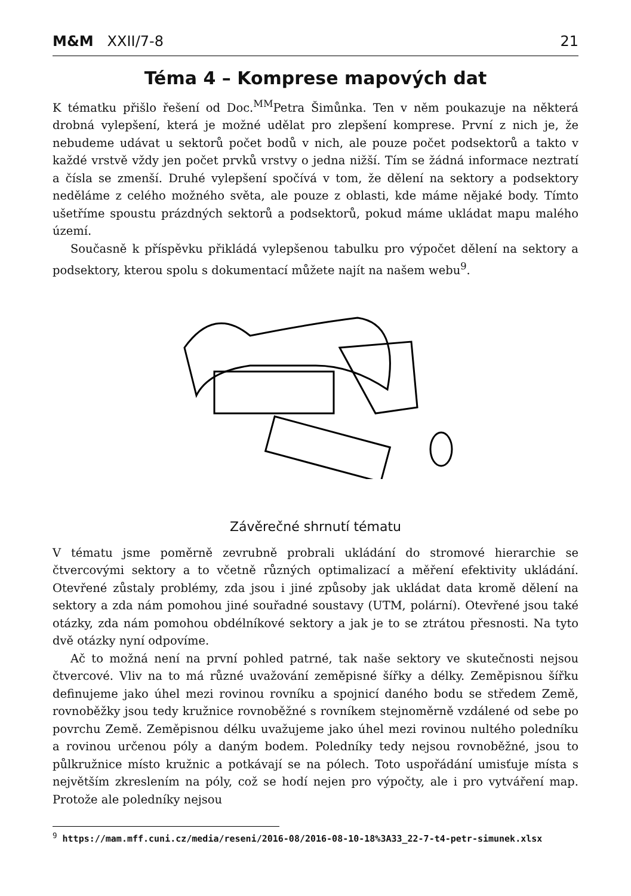M&M XXII/7-8 21
Téma 4 – Komprese mapových dat
K tématku přišlo řešení od Doc.<sup>MM</sup>Petra Šimůnka. Ten v něm poukazuje na některá drobná vylepšení, která je možné udělat pro zlepšení komprese. První z nich je, že nebudeme udávat u sektorů počet bodů v nich, ale pouze počet podsektorů a takto v každé vrstvě vždy jen počet prvků vrstvy o jedna nižší. Tím se žádná informace neztratí a čísla se zmenší. Druhé vylepšení spočívá v tom, že dělení na sektory a podsektory neděláme z celého možného světa, ale pouze z oblasti, kde máme nějaké body. Tímto ušetříme spoustu prázdných sektorů a podsektorů, pokud máme ukládat mapu malého území.
Současně k příspěvku přikládá vylepšenou tabulku pro výpočet dělení na sektory a podsektory, kterou spolu s dokumentací můžete najít na našem webu<sup>9</sup>.
Závěrečné shrnutí tématu
V tématu jsme poměrně zevrubně probrali ukládání do stromové hierarchie se čtvercovými sektory a to včetně různých optimalizací a měření efektivity ukládání. Otevřené zůstaly problémy, zda jsou i jiné způsoby jak ukládat data kromě dělení na sektory a zda nám pomohou jiné souřadné soustavy (UTM, polární). Otevřené jsou také otázky, zda nám pomohou obdélníkové sektory a jak je to se ztrátou přesnosti. Na tyto dvě otázky nyní odpovíme.
Ač to možná není na první pohled patrné, tak naše sektory ve skutečnosti nejsou čtvercové. Vliv na to má různé uvažování zeměpisné šířky a délky. Zeměpisnou šířku definujeme jako úhel mezi rovinou rovníku a spojnicí daného bodu se středem Země, rovnoběžky jsou tedy kružnice rovnoběžné s rovníkem stejnoměrně vzdálené od sebe po povrchu Země. Zeměpisnou délku uvažujeme jako úhel mezi rovinou nultého poledníku a rovinou určenou póly a daným bodem. Poledníky tedy nejsou rovnoběžné, jsou to půlkružnice místo kružnic a potkávají se na pólech. Toto uspořádání umisťuje místa s největším zkreslením na póly, což se hodí nejen pro výpočty, ale i pro vytváření map. Protože ale poledníky nejsou
<sup>9</sup> https://mam.mff.cuni.cz/media/reseni/2016-08/2016-08-10-18%3A33_22-7-t4-petr-simunek.xlsx